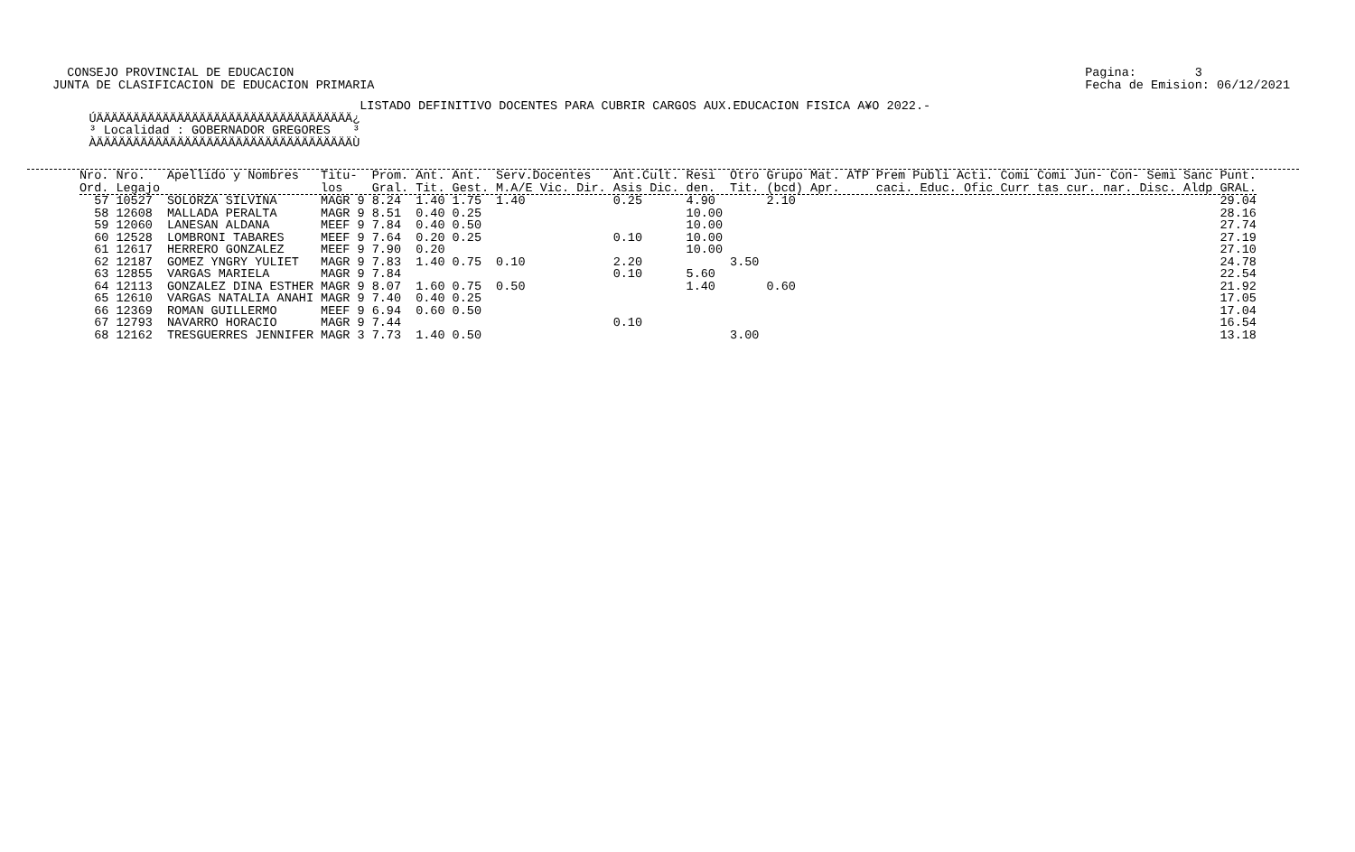CONSEJO PROVINCIAL DE EDUCACION
JUNTA DE CLASIFICACION DE EDUCACION PRIMARIA
Pagina:        3
Fecha de Emision: 06/12/2021
                                          LISTADO DEFINITIVO DOCENTES PARA CUBRIR CARGOS AUX.EDUCACION FISICA A¥O 2022.-
     ÚÄÄÄÄÄÄÄÄÄÄÄÄÄÄÄÄÄÄÄÄÄÄÄÄÄÄÄÄÄÄÄÄÄÄÄ¿
     ³ Localidad : GOBERNADOR GREGORES   ³
     ÀÄÄÄÄÄÄÄÄÄÄÄÄÄÄÄÄÄÄÄÄÄÄÄÄÄÄÄÄÄÄÄÄÄÄÄÙ
| Nro. Ord. | Nro. Legajo | Apellido y Nombres | Titu- los | Prom. Gral. | Ant. Tit. | Ant. Gest. | Serv.Docentes M.A/E Vic. Dir. | Ant.Cult. Asis Dic. | Resi den. | Otro Tit. | Grupo Mat. (bcd) Apr. | ATP | Prem Publi Acti. Comi Comi Jun- Con- Semi Sanc caci. Educ. Ofic Curr tas cur. nar. Disc. Aldp | Punt. GRAL. |
| --- | --- | --- | --- | --- | --- | --- | --- | --- | --- | --- | --- | --- | --- | --- |
| 57 | 10527 | SOLORZA SILVINA | MAGR 9 | 8.24 | 1.40 | 1.75 | 1.40 | 0.25 | 4.90 | | 2.10 | | | 29.04 |
| 58 | 12608 | MALLADA PERALTA | MAGR 9 | 8.51 | 0.40 | 0.25 | | | 10.00 | | | | | 28.16 |
| 59 | 12060 | LANESAN ALDANA | MEEF 9 | 7.84 | 0.40 | 0.50 | | | 10.00 | | | | | 27.74 |
| 60 | 12528 | LOMBRONI TABARES | MEEF 9 | 7.64 | 0.20 | 0.25 | | 0.10 | 10.00 | | | | | 27.19 |
| 61 | 12617 | HERRERO GONZALEZ | MEEF 9 | 7.90 | 0.20 | | | | 10.00 | | | | | 27.10 |
| 62 | 12187 | GOMEZ YNGRY YULIET | MAGR 9 | 7.83 | 1.40 | 0.75 | 0.10 | 2.20 | | 3.50 | | | | 24.78 |
| 63 | 12855 | VARGAS MARIELA | MAGR 9 | 7.84 | | | | 0.10 | 5.60 | | | | | 22.54 |
| 64 | 12113 | GONZALEZ DINA ESTHER | MAGR 9 | 8.07 | 1.60 | 0.75 | 0.50 | | 1.40 | | 0.60 | | | 21.92 |
| 65 | 12610 | VARGAS NATALIA ANAHI | MAGR 9 | 7.40 | 0.40 | 0.25 | | | | | | | | 17.05 |
| 66 | 12369 | ROMAN GUILLERMO | MEEF 9 | 6.94 | 0.60 | 0.50 | | | | | | | | 17.04 |
| 67 | 12793 | NAVARRO HORACIO | MAGR 9 | 7.44 | | | | 0.10 | | | | | | 16.54 |
| 68 | 12162 | TRESGUERRES JENNIFER | MAGR 3 | 7.73 | 1.40 | 0.50 | | | | 3.00 | | | | 13.18 |